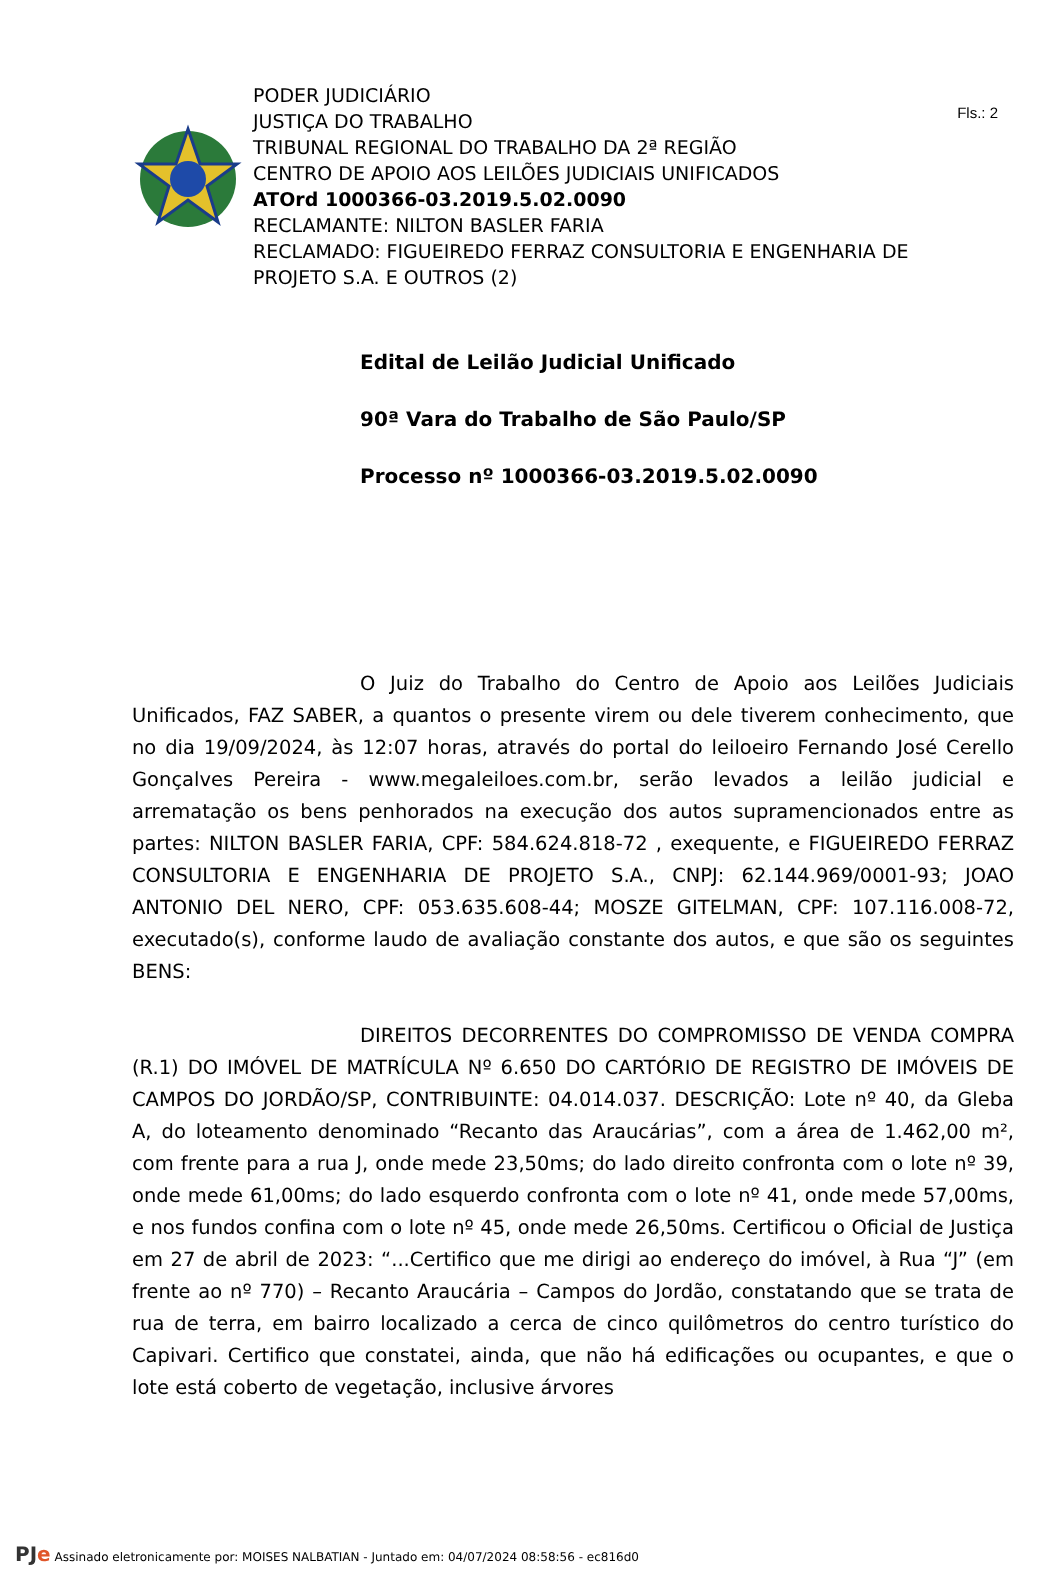Fls.: 2
PODER JUDICIÁRIO
JUSTIÇA DO TRABALHO
TRIBUNAL REGIONAL DO TRABALHO DA 2ª REGIÃO
CENTRO DE APOIO AOS LEILÕES JUDICIAIS UNIFICADOS
ATOrd 1000366-03.2019.5.02.0090
RECLAMANTE: NILTON BASLER FARIA
RECLAMADO: FIGUEIREDO FERRAZ CONSULTORIA E ENGENHARIA DE
PROJETO S.A. E OUTROS (2)
Edital de Leilão Judicial Unificado
90ª Vara do Trabalho de São Paulo/SP
Processo nº 1000366-03.2019.5.02.0090
O Juiz do Trabalho do Centro de Apoio aos Leilões Judiciais Unificados, FAZ SABER, a quantos o presente virem ou dele tiverem conhecimento, que no dia 19/09/2024, às 12:07 horas, através do portal do leiloeiro Fernando José Cerello Gonçalves Pereira - www.megaleiloes.com.br, serão levados a leilão judicial e arrematação os bens penhorados na execução dos autos supramencionados entre as partes: NILTON BASLER FARIA, CPF: 584.624.818-72 , exequente, e FIGUEIREDO FERRAZ CONSULTORIA E ENGENHARIA DE PROJETO S.A., CNPJ: 62.144.969/0001-93; JOAO ANTONIO DEL NERO, CPF: 053.635.608-44; MOSZE GITELMAN, CPF: 107.116.008-72, executado(s), conforme laudo de avaliação constante dos autos, e que são os seguintes BENS:
DIREITOS DECORRENTES DO COMPROMISSO DE VENDA COMPRA (R.1) DO IMÓVEL DE MATRÍCULA Nº 6.650 DO CARTÓRIO DE REGISTRO DE IMÓVEIS DE CAMPOS DO JORDÃO/SP, CONTRIBUINTE: 04.014.037. DESCRIÇÃO: Lote nº 40, da Gleba A, do loteamento denominado “Recanto das Araucárias”, com a área de 1.462,00 m², com frente para a rua J, onde mede 23,50ms; do lado direito confronta com o lote nº 39, onde mede 61,00ms; do lado esquerdo confronta com o lote nº 41, onde mede 57,00ms, e nos fundos confina com o lote nº 45, onde mede 26,50ms. Certificou o Oficial de Justiça em 27 de abril de 2023: “...Certifico que me dirigi ao endereço do imóvel, à Rua “J” (em frente ao nº 770) – Recanto Araucária – Campos do Jordão, constatando que se trata de rua de terra, em bairro localizado a cerca de cinco quilômetros do centro turístico do Capivari. Certifico que constatei, ainda, que não há edificações ou ocupantes, e que o lote está coberto de vegetação, inclusive árvores
PJe Assinado eletronicamente por: MOISES NALBATIAN - Juntado em: 04/07/2024 08:58:56 - ec816d0